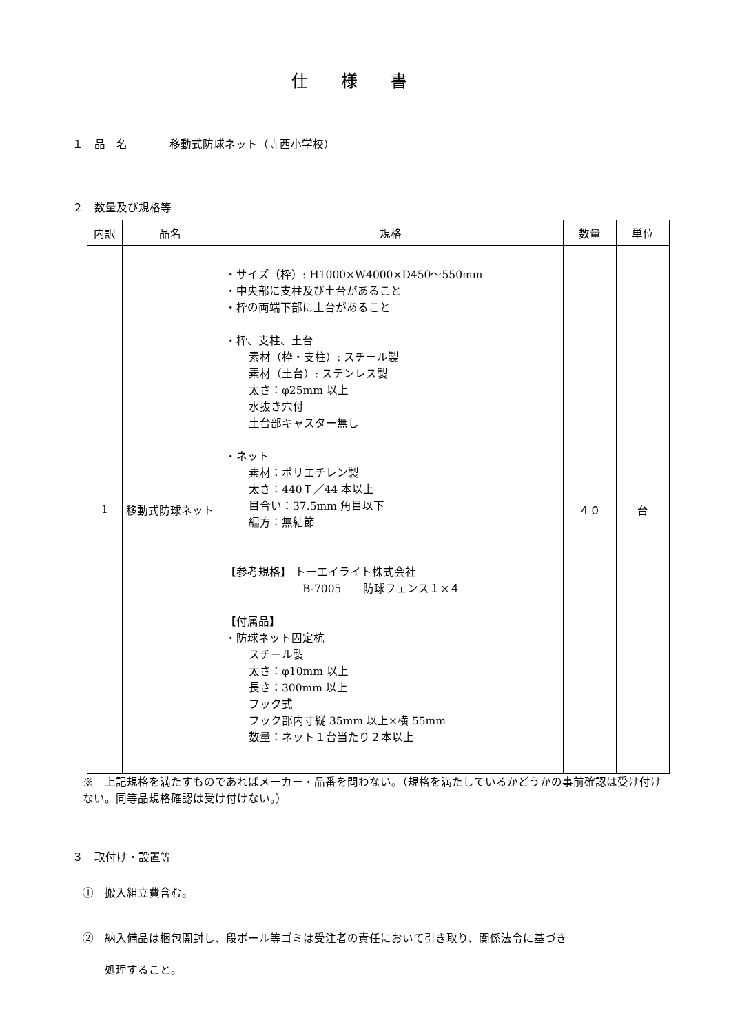仕様書
１　品　名 　移動式防球ネット（寺西小学校）　
２　数量及び規格等
| 内訳 | 品名 | 規格 | 数量 | 単位 |
| --- | --- | --- | --- | --- |
| 1 | 移動式防球ネット | ・サイズ（枠）: H1000×W4000×D450～550mm ・中央部に支柱及び土台があること ・枠の両端下部に土台があること ・枠、支柱、土台 素材（枠・支柱）: スチール製 素材（土台）: ステンレス製 太さ：φ25mm 以上 水抜き穴付 土台部キャスター無し ・ネット 素材：ポリエチレン製 太さ：440Ｔ／44 本以上 目合い：37.5mm 角目以下 編方：無結節 【参考規格】 トーエイライト株式会社 B-7005 防球フェンス１×４ 【付属品】 ・防球ネット固定杭 スチール製 太さ：φ10mm 以上 長さ：300mm 以上 フック式 フック部内寸縦 35mm 以上×横 55mm 数量：ネット１台当たり２本以上 | ４０ | 台 |
※　上記規格を満たすものであればメーカー・品番を問わない。（規格を満たしているかどうかの事前確認は受け付けない。同等品規格確認は受け付けない。）
３　取付け・設置等
①　搬入組立費含む。
②　納入備品は梱包開封し、段ボール等ゴミは受注者の責任において引き取り、関係法令に基づき
　　処理すること。